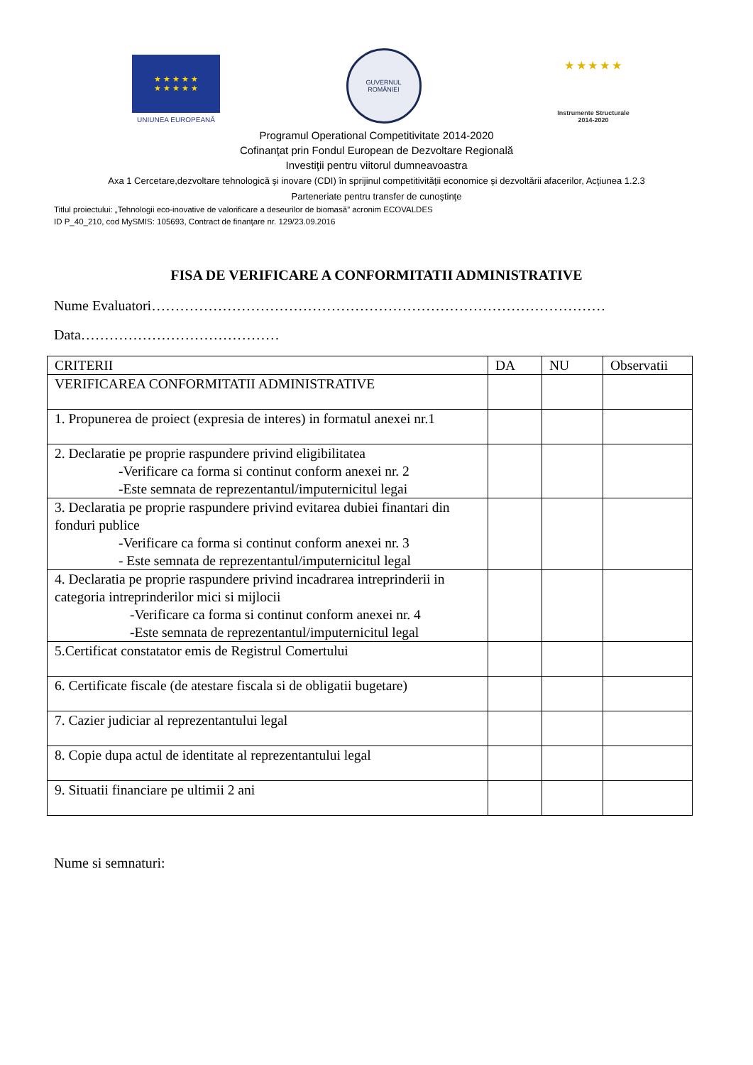★ ★ ★ ★ ★
★ ★ ★ ★ ★
UNIUNEA EUROPEANĂ
GUVERNUL
ROMÂNIEI
★ ★ ★ ★ ★
Instrumente Structurale
2014-2020
Programul Operational Competitivitate 2014-2020
Cofinanţat prin Fondul European de Dezvoltare Regională
Investiţii pentru viitorul dumneavoastra
Axa 1 Cercetare,dezvoltare tehnologică şi inovare (CDI) în sprijinul competitivităţii economice şi dezvoltării afacerilor, Acţiunea 1.2.3
Parteneriate pentru transfer de cunoştinţe
Titlul proiectului: „Tehnologii eco-inovative de valorificare a deseurilor de biomasă” acronim ECOVALDES
ID P_40_210, cod MySMIS: 105693, Contract de finanţare nr. 129/23.09.2016
FISA DE VERIFICARE A CONFORMITATII ADMINISTRATIVE
Nume Evaluatori……………………………………………………………………………………
Data……………………………………
| CRITERII | DA | NU | Observatii |
| --- | --- | --- | --- |
| VERIFICAREA CONFORMITATII ADMINISTRATIVE | | | |
| 1. Propunerea de proiect (expresia de interes) in formatul anexei nr.1 | | | |
| 2. Declaratie pe proprie raspundere privind eligibilitatea -Verificare ca forma si continut conform anexei nr. 2 -Este semnata de reprezentantul/imputernicitul legai | | | |
| 3. Declaratia pe proprie raspundere privind evitarea dubiei finantari din fonduri publice -Verificare ca forma si continut conform anexei nr. 3 - Este semnata de reprezentantul/imputernicitul legal | | | |
| 4. Declaratia pe proprie raspundere privind incadrarea intreprinderii in categoria intreprinderilor mici si mijlocii -Verificare ca forma si continut conform anexei nr. 4 -Este semnata de reprezentantul/imputernicitul legal | | | |
| 5.Certificat constatator emis de Registrul Comertului | | | |
| 6. Certificate fiscale (de atestare fiscala si de obligatii bugetare) | | | |
| 7. Cazier judiciar al reprezentantului legal | | | |
| 8. Copie dupa actul de identitate al reprezentantului legal | | | |
| 9. Situatii financiare pe ultimii 2 ani | | | |
Nume si semnaturi: